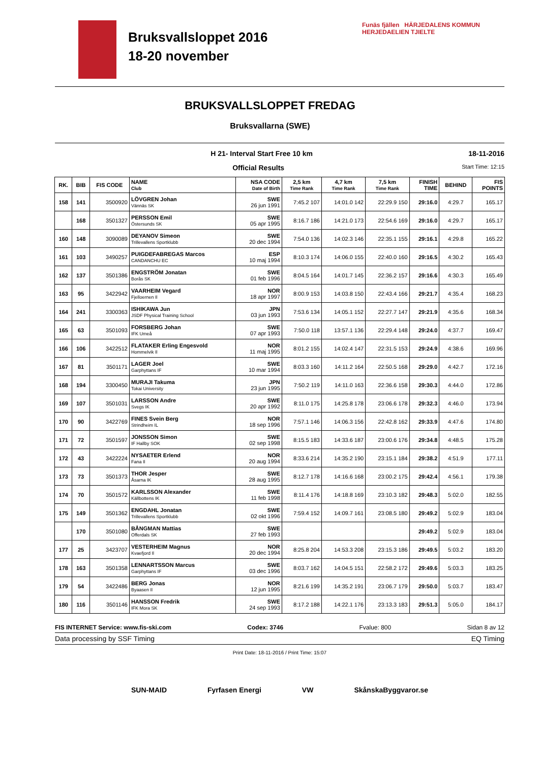Bruksvallsloppet 2016
18-20 november
Funäs fjällen HÄRJEDALENS KOMMUN
HERJEDAELIEN TJIELTE
BRUKSVALLSLOPPET FREDAG
Bruksvallarna (SWE)
H 21- Interval Start Free 10 km 18-11-2016
Official Results Start Time: 12:15
| RK. | BIB | FIS CODE | NAME Club | NSA CODE Date of Birth | 2,5 km Time Rank | 4,7 km Time Rank | 7,5 km Time Rank | FINISH TIME | BEHIND | FIS POINTS |
| --- | --- | --- | --- | --- | --- | --- | --- | --- | --- | --- |
| 158 | 141 | 3500920 | LÖVGREN Johan Vännäs SK | SWE 26 jun 1991 | 7:45.2 107 | 14:01.0 142 | 22:29.9 150 | 29:16.0 | 4:29.7 | 165.17 |
| | 168 | 3501327 | PERSSON Emil Östersunds SK | SWE 05 apr 1995 | 8:16.7 186 | 14:21.0 173 | 22:54.6 169 | 29:16.0 | 4:29.7 | 165.17 |
| 160 | 148 | 3090089 | DEYANOV Simeon Trillevallens Sportklubb | SWE 20 dec 1994 | 7:54.0 136 | 14:02.3 146 | 22:35.1 155 | 29:16.1 | 4:29.8 | 165.22 |
| 161 | 103 | 3490257 | PUIGDEFABREGAS Marcos CANDANCHU EC | ESP 10 maj 1994 | 8:10.3 174 | 14:06.0 155 | 22:40.0 160 | 29:16.5 | 4:30.2 | 165.43 |
| 162 | 137 | 3501386 | ENGSTRÖM Jonatan Borås SK | SWE 01 feb 1996 | 8:04.5 164 | 14:01.7 145 | 22:36.2 157 | 29:16.6 | 4:30.3 | 165.49 |
| 163 | 95 | 3422942 | VAARHEIM Vegard Fjelloernen Il | NOR 18 apr 1997 | 8:00.9 153 | 14:03.8 150 | 22:43.4 166 | 29:21.7 | 4:35.4 | 168.23 |
| 164 | 241 | 3300363 | ISHIKAWA Jun JSDF Physical Training School | JPN 03 jun 1993 | 7:53.6 134 | 14:05.1 152 | 22:27.7 147 | 29:21.9 | 4:35.6 | 168.34 |
| 165 | 63 | 3501093 | FORSBERG Johan IFK Umeå | SWE 07 apr 1993 | 7:50.0 118 | 13:57.1 136 | 22:29.4 148 | 29:24.0 | 4:37.7 | 169.47 |
| 166 | 106 | 3422512 | FLATAKER Erling Engesvold Hommelvik Il | NOR 11 maj 1995 | 8:01.2 155 | 14:02.4 147 | 22:31.5 153 | 29:24.9 | 4:38.6 | 169.96 |
| 167 | 81 | 3501171 | LAGER Joel Garphyttans IF | SWE 10 mar 1994 | 8:03.3 160 | 14:11.2 164 | 22:50.5 168 | 29:29.0 | 4:42.7 | 172.16 |
| 168 | 194 | 3300450 | MURAJI Takuma Tokai University | JPN 23 jun 1995 | 7:50.2 119 | 14:11.0 163 | 22:36.6 158 | 29:30.3 | 4:44.0 | 172.86 |
| 169 | 107 | 3501031 | LARSSON Andre Svegs IK | SWE 20 apr 1992 | 8:11.0 175 | 14:25.8 178 | 23:06.6 178 | 29:32.3 | 4:46.0 | 173.94 |
| 170 | 90 | 3422769 | FINES Svein Berg Strindheim IL | NOR 18 sep 1996 | 7:57.1 146 | 14:06.3 156 | 22:42.8 162 | 29:33.9 | 4:47.6 | 174.80 |
| 171 | 72 | 3501597 | JONSSON Simon IF Hallby SOK | SWE 02 sep 1998 | 8:15.5 183 | 14:33.6 187 | 23:00.6 176 | 29:34.8 | 4:48.5 | 175.28 |
| 172 | 43 | 3422224 | NYSAETER Erlend Fana Il | NOR 20 aug 1994 | 8:33.6 214 | 14:35.2 190 | 23:15.1 184 | 29:38.2 | 4:51.9 | 177.11 |
| 173 | 73 | 3501373 | THOR Jesper Åsarna IK | SWE 28 aug 1995 | 8:12.7 178 | 14:16.6 168 | 23:00.2 175 | 29:42.4 | 4:56.1 | 179.38 |
| 174 | 70 | 3501572 | KARLSSON Alexander Källbottens IK | SWE 11 feb 1998 | 8:11.4 176 | 14:18.8 169 | 23:10.3 182 | 29:48.3 | 5:02.0 | 182.55 |
| 175 | 149 | 3501362 | ENGDAHL Jonatan Trillevallens Sportklubb | SWE 02 okt 1996 | 7:59.4 152 | 14:09.7 161 | 23:08.5 180 | 29:49.2 | 5:02.9 | 183.04 |
| | 170 | 3501080 | BÅNGMAN Mattias Offerdals SK | SWE 27 feb 1993 | | | | 29:49.2 | 5:02.9 | 183.04 |
| 177 | 25 | 3423707 | VESTERHEIM Magnus Kvaefjord Il | NOR 20 dec 1994 | 8:25.8 204 | 14:53.3 208 | 23:15.3 186 | 29:49.5 | 5:03.2 | 183.20 |
| 178 | 163 | 3501358 | LENNARTSSON Marcus Garphyttans IF | SWE 03 dec 1996 | 8:03.7 162 | 14:04.5 151 | 22:58.2 172 | 29:49.6 | 5:03.3 | 183.25 |
| 179 | 54 | 3422486 | BERG Jonas Byaasen Il | NOR 12 jun 1995 | 8:21.6 199 | 14:35.2 191 | 23:06.7 179 | 29:50.0 | 5:03.7 | 183.47 |
| 180 | 116 | 3501146 | HANSSON Fredrik IFK Mora SK | SWE 24 sep 1993 | 8:17.2 188 | 14:22.1 176 | 23:13.3 183 | 29:51.3 | 5:05.0 | 184.17 |
FIS INTERNET Service: www.fis-ski.com Codex: 3746 Fvalue: 800 Sidan 8 av 12
Data processing by SSF Timing EQ Timing
Print Date: 18-11-2016 / Print Time: 15:07
SUN-MAID Fyrfasen Energi VW SkånskaByggvaror.se